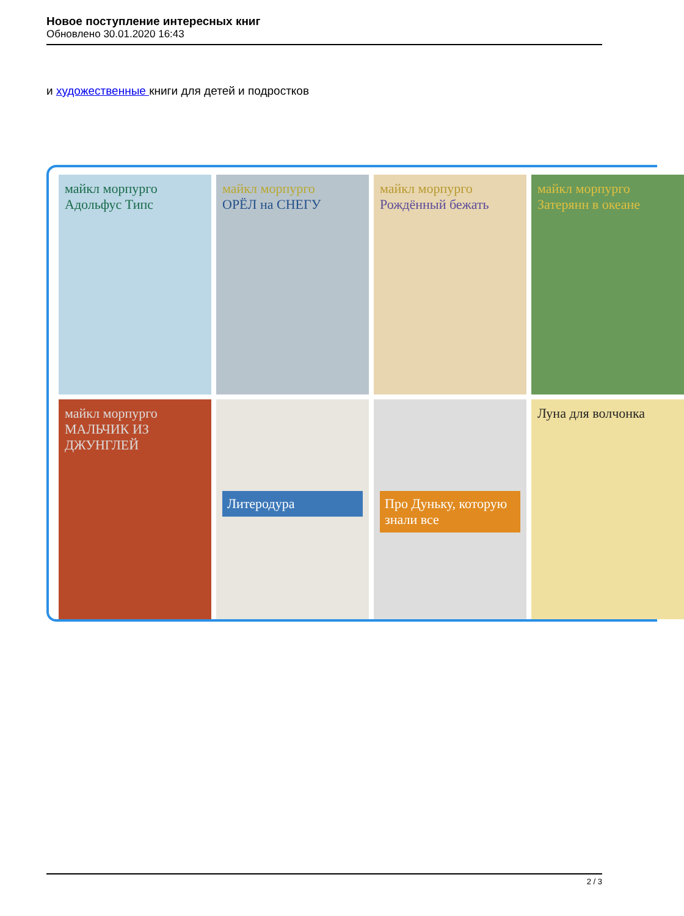Новое поступление интересных книг
Обновлено 30.01.2020 16:43
и художественные книги для детей и подростков
майкл морпурго
Адольфус Типс
майкл морпурго
ОРЁЛ на СНЕГУ
майкл морпурго
Рождённый бежать
майкл морпурго
Затерянн в океане
майкл морпурго
МАЛЬЧИК ИЗ ДЖУНГЛЕЙ
Литеродура
Про Дуньку, которую знали все
Луна для волчонка
2 / 3